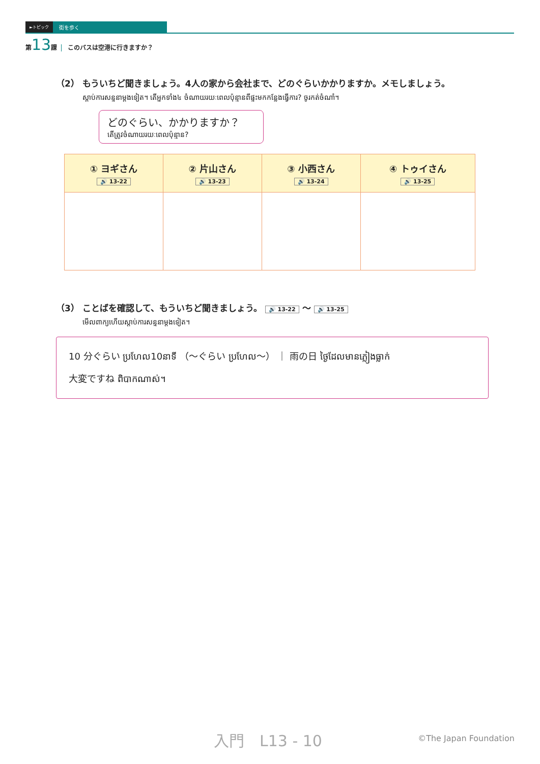►トピック 街を歩く
第13課 このバスは空港に行きますか？
（2） もういちど聞きましょう。4人の家から会社まで、どのぐらいかかりますか。メモしましょう。
ស្តាប់ការសន្ទនាម្តងទៀត។ តើអ្នកទាំង៤ ចំណាយរយៈពេលប៉ុន្មានពីផ្ទះមកកន្លែងធ្វើការ? ចូរកត់ចំណាំ។
どのぐらい、かかりますか？
តើត្រូវចំណាយរយៈពេលប៉ុន្មាន?
| ① ヨギさん 🔊 13-22 | ② 片山さん 🔊 13-23 | ③ 小西さん 🔊 13-24 | ④ トゥイさん 🔊 13-25 |
| --- | --- | --- | --- |
（3） ことばを確認して、もういちど聞きましょう。 🔊 13-22 ～ 🔊 13-25
មើលពាក្យហើយស្តាប់ការសន្ទនាម្តងទៀត។
10 分ぐらい ប្រហែល10នាទី （～ぐらい ប្រហែល～） ｜ 雨の日 ថ្ងៃដែលមានភ្លៀងធ្លាក់
大変ですね ពិបាកណាស់។
入門　L13 - 10 ©The Japan Foundation